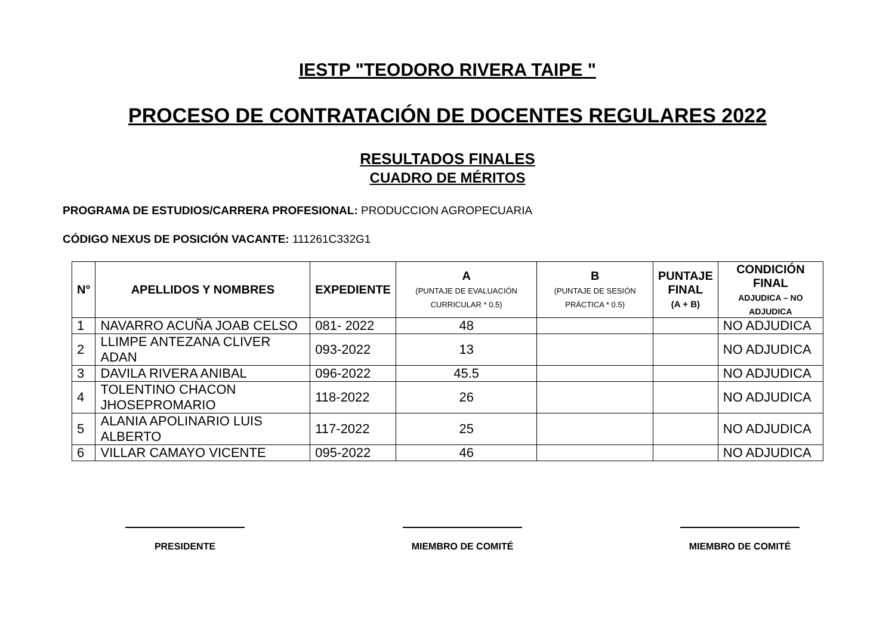IESTP "TEODORO RIVERA TAIPE "
PROCESO DE CONTRATACIÓN DE DOCENTES REGULARES 2022
RESULTADOS FINALES
CUADRO DE MÉRITOS
PROGRAMA DE ESTUDIOS/CARRERA PROFESIONAL: PRODUCCION AGROPECUARIA
CÓDIGO NEXUS DE POSICIÓN VACANTE: 111261C332G1
| N° | APELLIDOS Y NOMBRES | EXPEDIENTE | A (PUNTAJE DE EVALUACIÓN CURRICULAR * 0.5) | B (PUNTAJE DE SESIÓN PRÁCTICA * 0.5) | PUNTAJE FINAL (A + B) | CONDICIÓN FINAL ADJUDICA – NO ADJUDICA |
| --- | --- | --- | --- | --- | --- | --- |
| 1 | NAVARRO ACUÑA JOAB CELSO | 081- 2022 | 48 | | | NO ADJUDICA |
| 2 | LLIMPE ANTEZANA CLIVER ADAN | 093-2022 | 13 | | | NO ADJUDICA |
| 3 | DAVILA RIVERA ANIBAL | 096-2022 | 45.5 | | | NO ADJUDICA |
| 4 | TOLENTINO CHACON JHOSEPROMARIO | 118-2022 | 26 | | | NO ADJUDICA |
| 5 | ALANIA APOLINARIO LUIS ALBERTO | 117-2022 | 25 | | | NO ADJUDICA |
| 6 | VILLAR CAMAYO VICENTE | 095-2022 | 46 | | | NO ADJUDICA |
PRESIDENTE MIEMBRO DE COMITÉ MIEMBRO DE COMITÉ